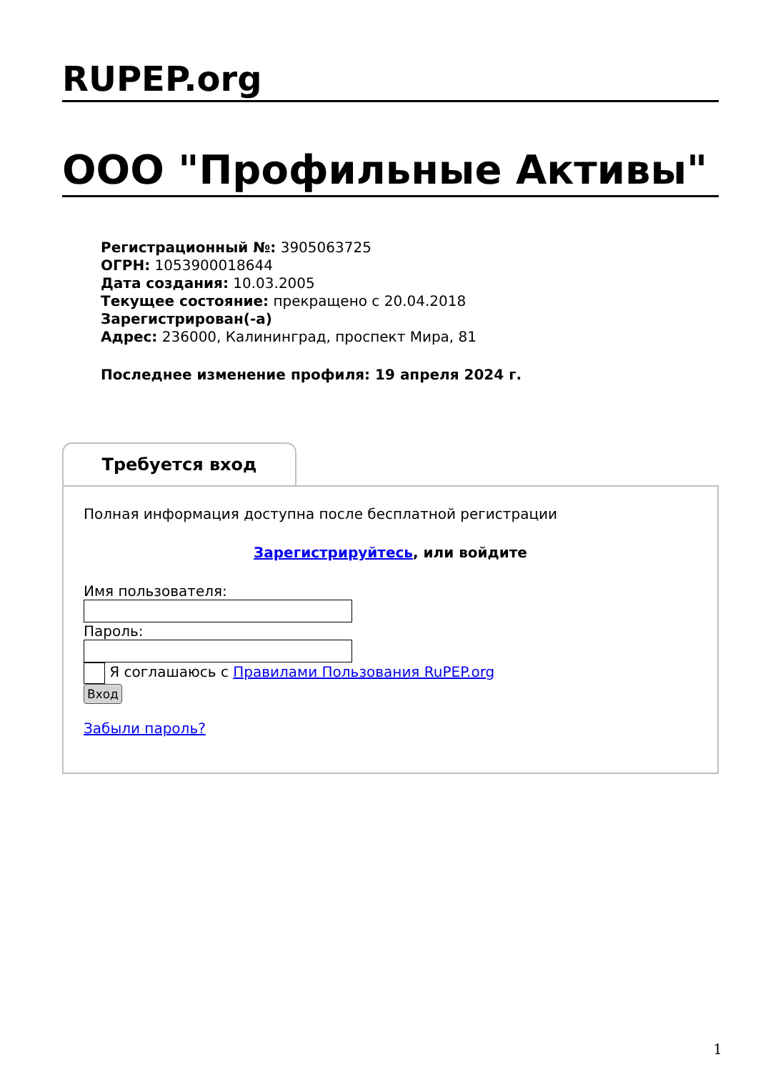RUPEP.org
ООО "Профильные Активы"
Регистрационный №: 3905063725
ОГРН: 1053900018644
Дата создания: 10.03.2005
Текущее состояние: прекращено с 20.04.2018
Зарегистрирован(-а)
Адрес: 236000, Калининград, проспект Мира, 81
Последнее изменение профиля: 19 апреля 2024 г.
Требуется вход
Полная информация доступна после бесплатной регистрации
Зарегистрируйтесь, или войдите
Имя пользователя:
Пароль:
Я соглашаюсь с Правилами Пользования RuPEP.org
Вход
Забыли пароль?
1